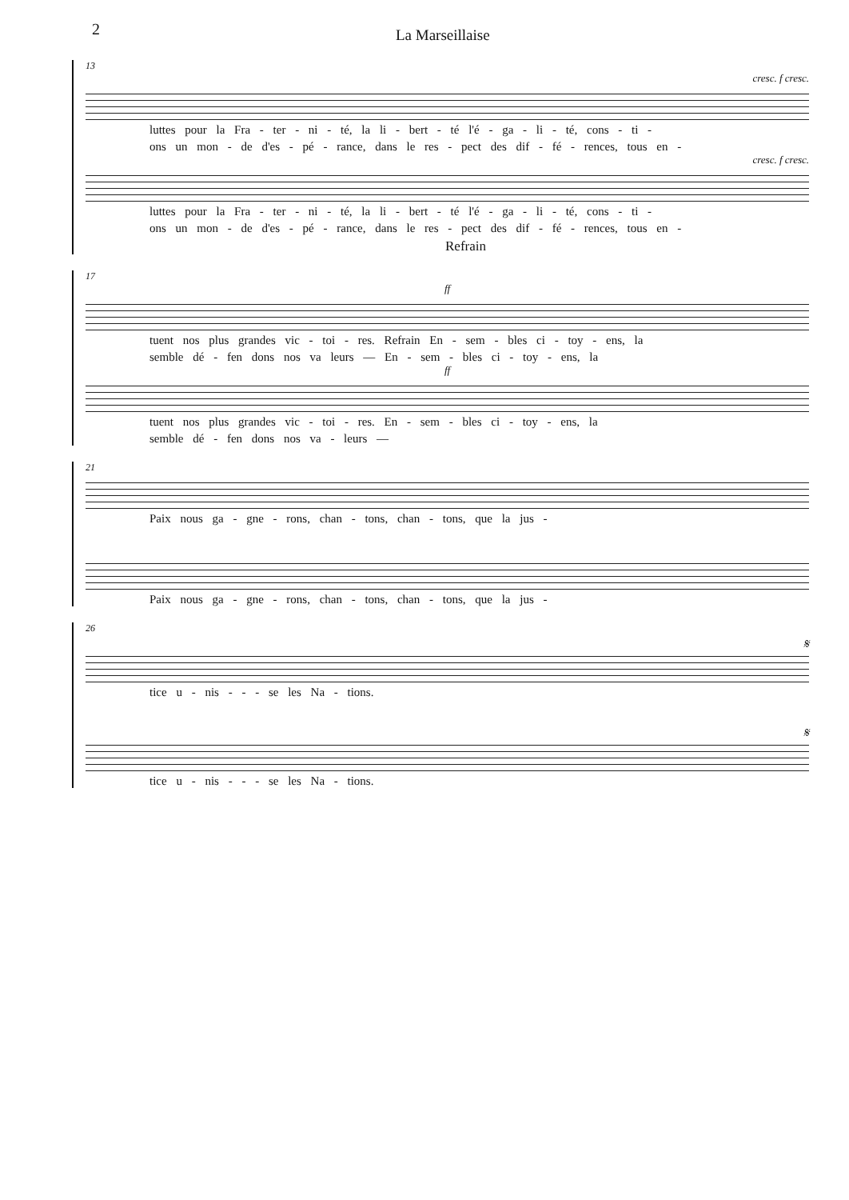2 La Marseillaise
13
cresc. f cresc.
luttes pour la Fra - ter - ni - té, la li - bert - té l'é - ga - li - té, cons - ti -
ons un mon - de d'es - pé - rance, dans le res - pect des dif - fé - rences, tous en -
cresc. f cresc.
luttes pour la Fra - ter - ni - té, la li - bert - té l'é - ga - li - té, cons - ti -
ons un mon - de d'es - pé - rance, dans le res - pect des dif - fé - rences, tous en -
Refrain
17
ff
tuent nos plus grandes vic - toi - res. Refrain En - sem - bles ci - toy - ens, la
semble dé - fen dons nos va leurs — En - sem - bles ci - toy - ens, la
ff
tuent nos plus grandes vic - toi - res. En - sem - bles ci - toy - ens, la
semble dé - fen dons nos va - leurs —
21
Paix nous ga - gne - rons, chan - tons, chan - tons, que la jus -
Paix nous ga - gne - rons, chan - tons, chan - tons, que la jus -
26
𝄋
tice u - nis - - - se les Na - tions.
𝄋
tice u - nis - - - se les Na - tions.